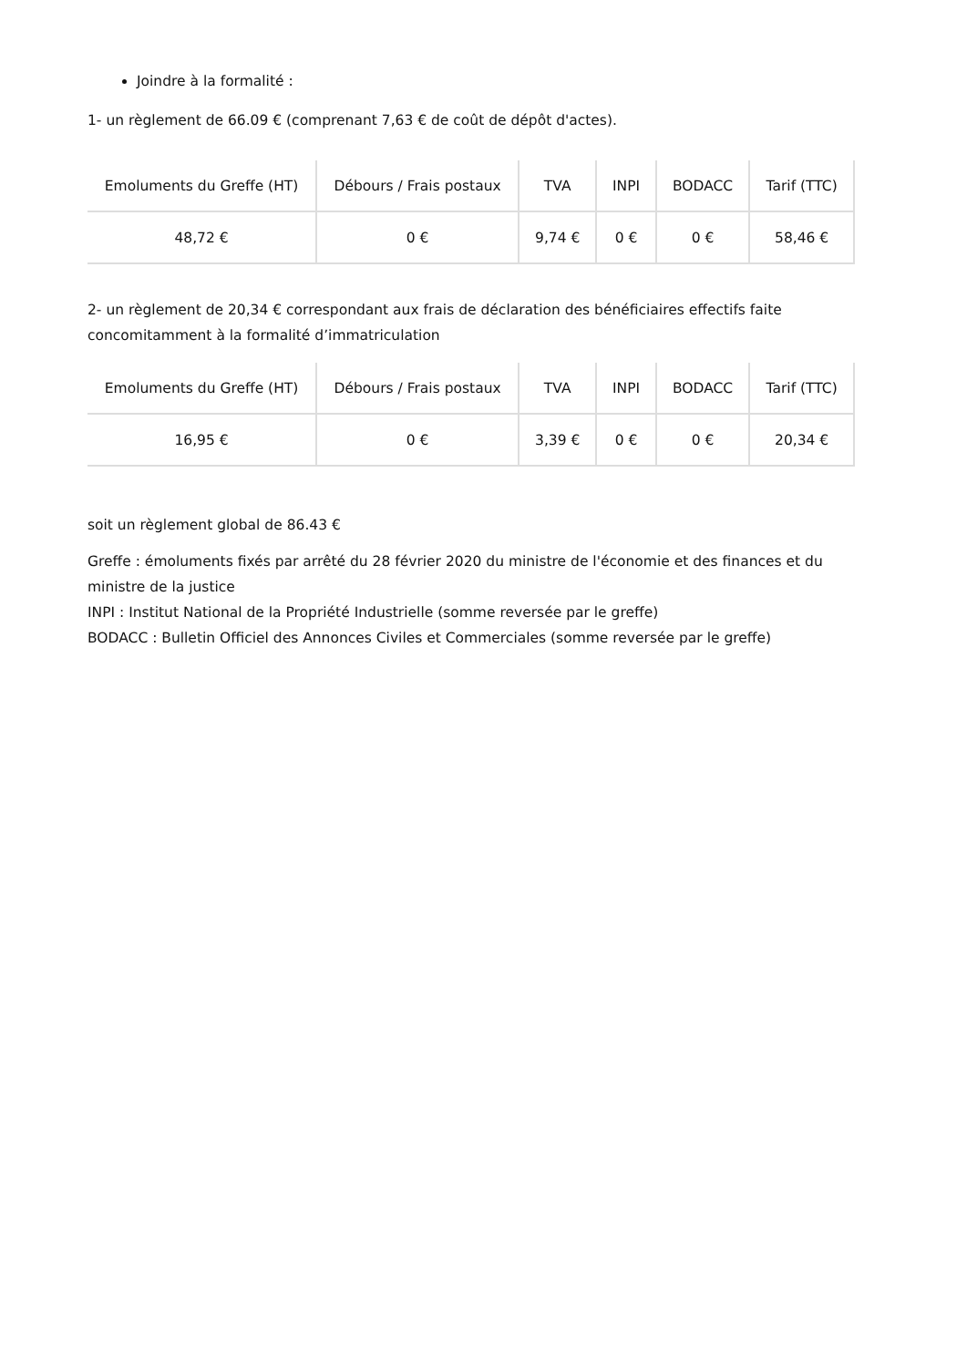Joindre à la formalité :
1- un règlement de 66.09 € (comprenant 7,63 € de coût de dépôt d'actes).
| Emoluments du Greffe (HT) | Débours / Frais postaux | TVA | INPI | BODACC | Tarif (TTC) |
| --- | --- | --- | --- | --- | --- |
| 48,72 € | 0 € | 9,74 € | 0 € | 0 € | 58,46 € |
2- un règlement de 20,34 € correspondant aux frais de déclaration des bénéficiaires effectifs faite concomitamment à la formalité d’immatriculation
| Emoluments du Greffe (HT) | Débours / Frais postaux | TVA | INPI | BODACC | Tarif (TTC) |
| --- | --- | --- | --- | --- | --- |
| 16,95 € | 0 € | 3,39 € | 0 € | 0 € | 20,34 € |
soit un règlement global de 86.43 €
Greffe : émoluments fixés par arrêté du 28 février 2020 du ministre de l'économie et des finances et du ministre de la justice
INPI : Institut National de la Propriété Industrielle (somme reversée par le greffe)
BODACC : Bulletin Officiel des Annonces Civiles et Commerciales (somme reversée par le greffe)